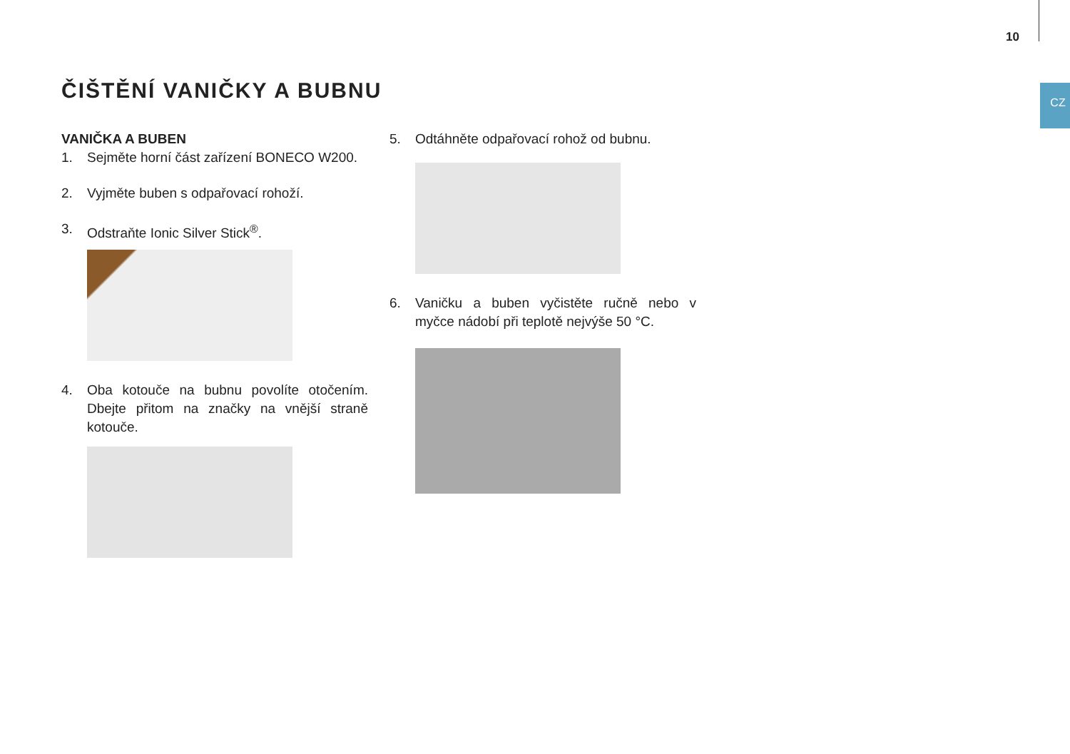10
CZ
ČIŠTĚNÍ VANIČKY A BUBNU
VANIČKA A BUBEN
1. Sejměte horní část zařízení BONECO W200.
2. Vyjměte buben s odpařovací rohoží.
3. Odstraňte Ionic Silver Stick<sup>®</sup>.
4. Oba kotouče na bubnu povolíte otočením. Dbejte přitom na značky na vnější straně kotouče.
5. Odtáhněte odpařovací rohož od bubnu.
6. Vaničku a buben vyčistěte ručně nebo v myčce nádobí při teplotě nejvýše 50 °C.